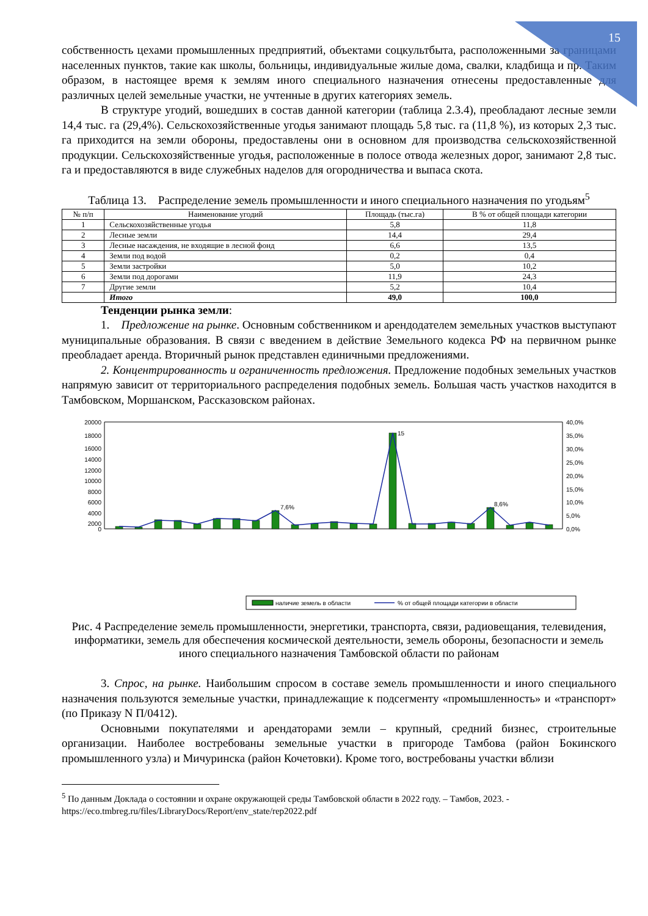15
собственность цехами промышленных предприятий, объектами соцкультбыта, расположенными за границами населенных пунктов, такие как школы, больницы, индивидуальные жилые дома, свалки, кладбища и пр. Таким образом, в настоящее время к землям иного специального назначения отнесены предоставленные для различных целей земельные участки, не учтенные в других категориях земель.
В структуре угодий, вошедших в состав данной категории (таблица 2.3.4), преобладают лесные земли 14,4 тыс. га (29,4%). Сельскохозяйственные угодья занимают площадь 5,8 тыс. га (11,8 %), из которых 2,3 тыс. га приходится на земли обороны, предоставлены они в основном для производства сельскохозяйственной продукции. Сельскохозяйственные угодья, расположенные в полосе отвода железных дорог, занимают 2,8 тыс. га и предоставляются в виде служебных наделов для огородничества и выпаса скота.
Таблица 13. Распределение земель промышленности и иного специального назначения по угодьям<sup>5</sup>
| № п/п | Наименование угодий | Площадь (тыс.га) | В % от общей площади категории |
| --- | --- | --- | --- |
| 1 | Сельскохозяйственные угодья | 5,8 | 11,8 |
| 2 | Лесные земли | 14,4 | 29,4 |
| 3 | Лесные насаждения, не входящие в лесной фонд | 6,6 | 13,5 |
| 4 | Земли под водой | 0,2 | 0,4 |
| 5 | Земли застройки | 5,0 | 10,2 |
| 6 | Земли под дорогами | 11,9 | 24,3 |
| 7 | Другие земли | 5,2 | 10,4 |
| | Итого | 49,0 | 100,0 |
Тенденции рынка земли:
1. Предложение на рынке. Основным собственником и арендодателем земельных участков выступают муниципальные образования. В связи с введением в действие Земельного кодекса РФ на первичном рынке преобладает аренда. Вторичный рынок представлен единичными предложениями.
2. Концентрированность и ограниченность предложения. Предложение подобных земельных участков напрямую зависит от территориального распределения подобных земель. Большая часть участков находится в Тамбовском, Моршанском, Рассказовском районах.
20000
18000
16000
14000
12000
10000
8000
6000
4000
2000
0
40,0%
35,0%
30,0%
25,0%
20,0%
15,0%
10,0%
5,0%
0,0%
15
7,6%
8,6%
наличие земель в области
% от общей площади категории в области
Рис. 4 Распределение земель промышленности, энергетики, транспорта, связи, радиовещания, телевидения, информатики, земель для обеспечения космической деятельности, земель обороны, безопасности и земель иного специального назначения Тамбовской области по районам
3. Спрос, на рынке. Наибольшим спросом в составе земель промышленности и иного специального назначения пользуются земельные участки, принадлежащие к подсегменту «промышленность» и «транспорт» (по Приказу N П/0412).
Основными покупателями и арендаторами земли – крупный, средний бизнес, строительные организации. Наиболее востребованы земельные участки в пригороде Тамбова (район Бокинского промышленного узла) и Мичуринска (район Кочетовки). Кроме того, востребованы участки вблизи
<sup>5</sup> По данным Доклада о состоянии и охране окружающей среды Тамбовской области в 2022 году. – Тамбов, 2023. - https://eco.tmbreg.ru/files/LibraryDocs/Report/env_state/rep2022.pdf